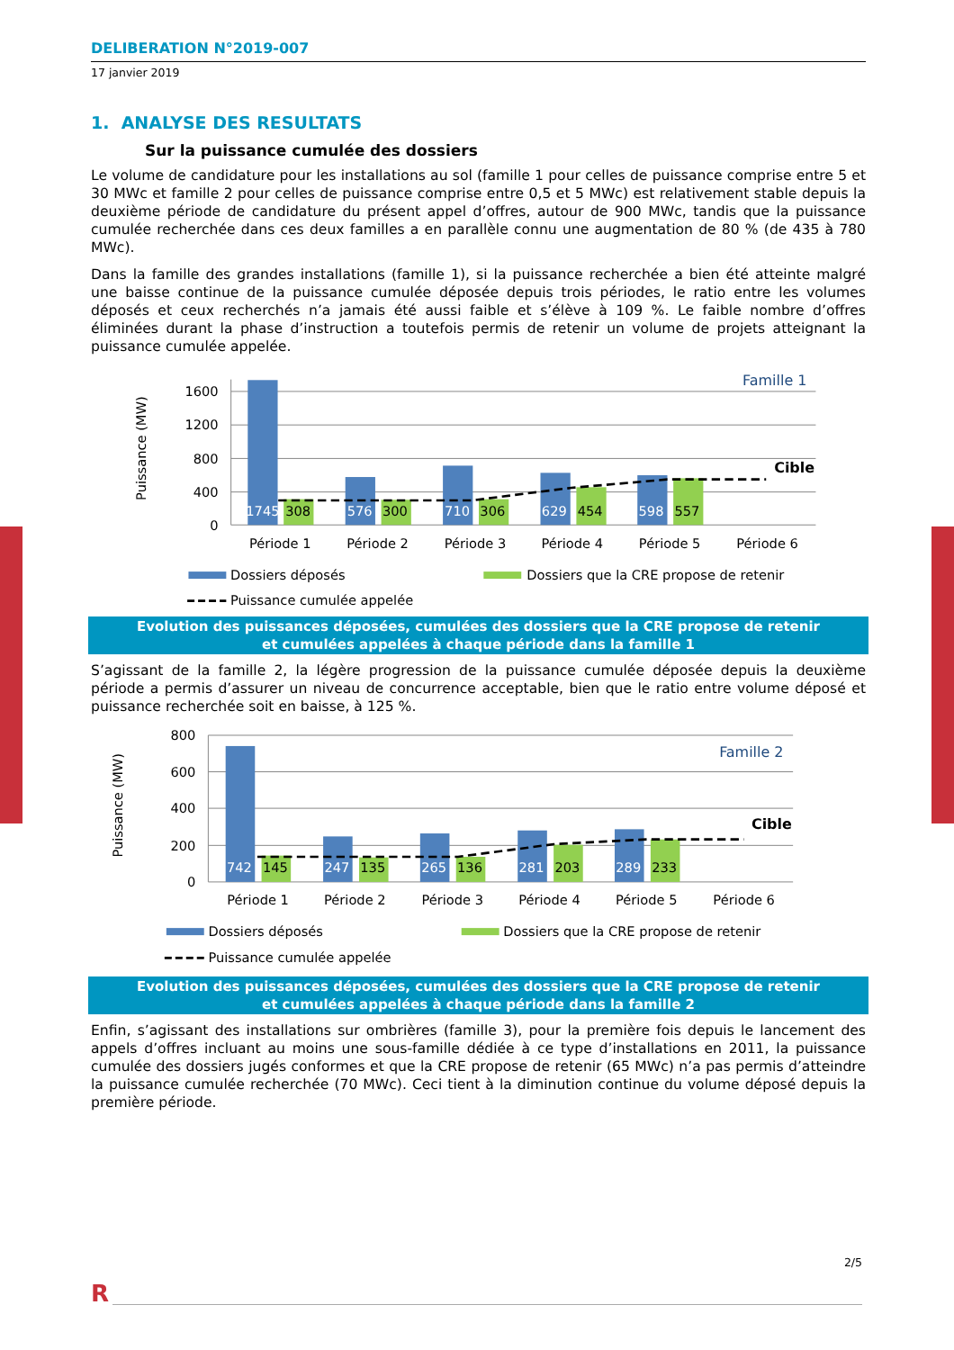DELIBERATION N°2019-007
17 janvier 2019
1. ANALYSE DES RESULTATS
Sur la puissance cumulée des dossiers
Le volume de candidature pour les installations au sol (famille 1 pour celles de puissance comprise entre 5 et 30 MWc et famille 2 pour celles de puissance comprise entre 0,5 et 5 MWc) est relativement stable depuis la deuxième période de candidature du présent appel d’offres, autour de 900 MWc, tandis que la puissance cumulée recherchée dans ces deux familles a en parallèle connu une augmentation de 80 % (de 435 à 780 MWc).
Dans la famille des grandes installations (famille 1), si la puissance recherchée a bien été atteinte malgré une baisse continue de la puissance cumulée déposée depuis trois périodes, le ratio entre les volumes déposés et ceux recherchés n’a jamais été aussi faible et s’élève à 109 %. Le faible nombre d’offres éliminées durant la phase d’instruction a toutefois permis de retenir un volume de projets atteignant la puissance cumulée appelée.
1745
576
710
629
598
308
300
306
454
557
1600
1200
800
400
0
Puissance (MW)
Période 1
Période 2
Période 3
Période 4
Période 5
Période 6
Famille 1
Cible
Dossiers déposés
Dossiers que la CRE propose de retenir
Puissance cumulée appelée
Evolution des puissances déposées, cumulées des dossiers que la CRE propose de retenir
et cumulées appelées à chaque période dans la famille 1
S’agissant de la famille 2, la légère progression de la puissance cumulée déposée depuis la deuxième période a permis d’assurer un niveau de concurrence acceptable, bien que le ratio entre volume déposé et puissance recher­chée soit en baisse, à 125 %.
742
247
265
281
289
145
135
136
203
233
800
600
400
200
0
Puissance (MW)
Période 1
Période 2
Période 3
Période 4
Période 5
Période 6
Famille 2
Cible
Dossiers déposés
Dossiers que la CRE propose de retenir
Puissance cumulée appelée
Evolution des puissances déposées, cumulées des dossiers que la CRE propose de retenir
et cumulées appelées à chaque période dans la famille 2
Enfin, s’agissant des installations sur ombrières (famille 3), pour la première fois depuis le lancement des appels d’offres incluant au moins une sous-famille dédiée à ce type d’installations en 2011, la puissance cumulée des dossiers jugés conformes et que la CRE propose de retenir (65 MWc) n’a pas permis d’atteindre la puissance cu­mulée recherchée (70 MWc). Ceci tient à la diminution continue du volume déposé depuis la première période.
2/5
R